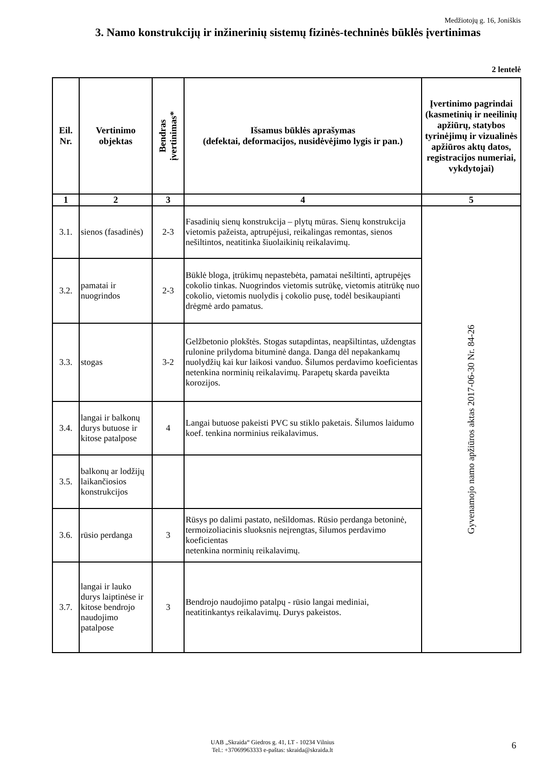Medžiotojų g. 16, Joniškis
3. Namo konstrukcijų ir inžinerinių sistemų fizinės-techninės būklės įvertinimas
2 lentelė
| Eil. Nr. | Vertinimo objektas | Bendras įvertinimas* | Išsamus būklės aprašymas (defektai, deformacijos, nusidėvėjimo lygis ir pan.) | Įvertinimo pagrindai (kasmetinių ir neeilinių apžiūrų, statybos tyrinėjimų ir vizualinės apžiūros aktų datos, registracijos numeriai, vykdytojai) |
| --- | --- | --- | --- | --- |
| 1 | 2 | 3 | 4 | 5 |
| 3.1. | sienos (fasadinės) | 2-3 | Fasadinių sienų konstrukcija – plytų mūras. Sienų konstrukcija vietomis pažeista, aptrupėjusi, reikalingas remontas, sienos nešiltintos, neatitinka šiuolaikinių reikalavimų. | Gyvenamojo namo apžiūros aktas 2017-06-30 Nr. 84-26 |
| 3.2. | pamatai ir nuogrindos | 2-3 | Būklė bloga, įtrūkimų nepastebėta, pamatai nešiltinti, aptrupėjęs cokolio tinkas. Nuogrindos vietomis sutrūkę, vietomis atitrūkę nuo cokolio, vietomis nuolydis į cokolio pusę, todėl besikaupianti drėgmė ardo pamatus. | |
| 3.3. | stogas | 3-2 | Gelžbetonio plokštės. Stogas sutapdintas, neapšiltintas, uždengtas rulonine prilydoma bituminė danga. Danga dėl nepakankamų nuolydžių kai kur laikosi vanduo. Šilumos perdavimo koeficientas netenkina norminių reikalavimų. Parapetų skarda paveikta korozijos. | |
| 3.4. | langai ir balkonų durys butuose ir kitose patalpose | 4 | Langai butuose pakeisti PVC su stiklo paketais. Šilumos laidumo koef. tenkina norminius reikalavimus. | |
| 3.5. | balkonų ar lodžijų laikančiosios konstrukcijos | | | |
| 3.6. | rūsio perdanga | 3 | Rūsys po dalimi pastato, nešildomas. Rūsio perdanga betoninė, termoizoliacinis sluoksnis neįrengtas, šilumos perdavimo koeficientas netenkina norminių reikalavimų. | |
| 3.7. | langai ir lauko durys laiptinėse ir kitose bendrojo naudojimo patalpose | 3 | Bendrojo naudojimo patalpų - rūsio langai mediniai, neatitinkantys reikalavimų. Durys pakeistos. | |
UAB „Skraida“ Giedros g. 41, LT - 10234 Vilnius
Tel.: +37069963333 e-paštas: skraida@skraida.lt
6